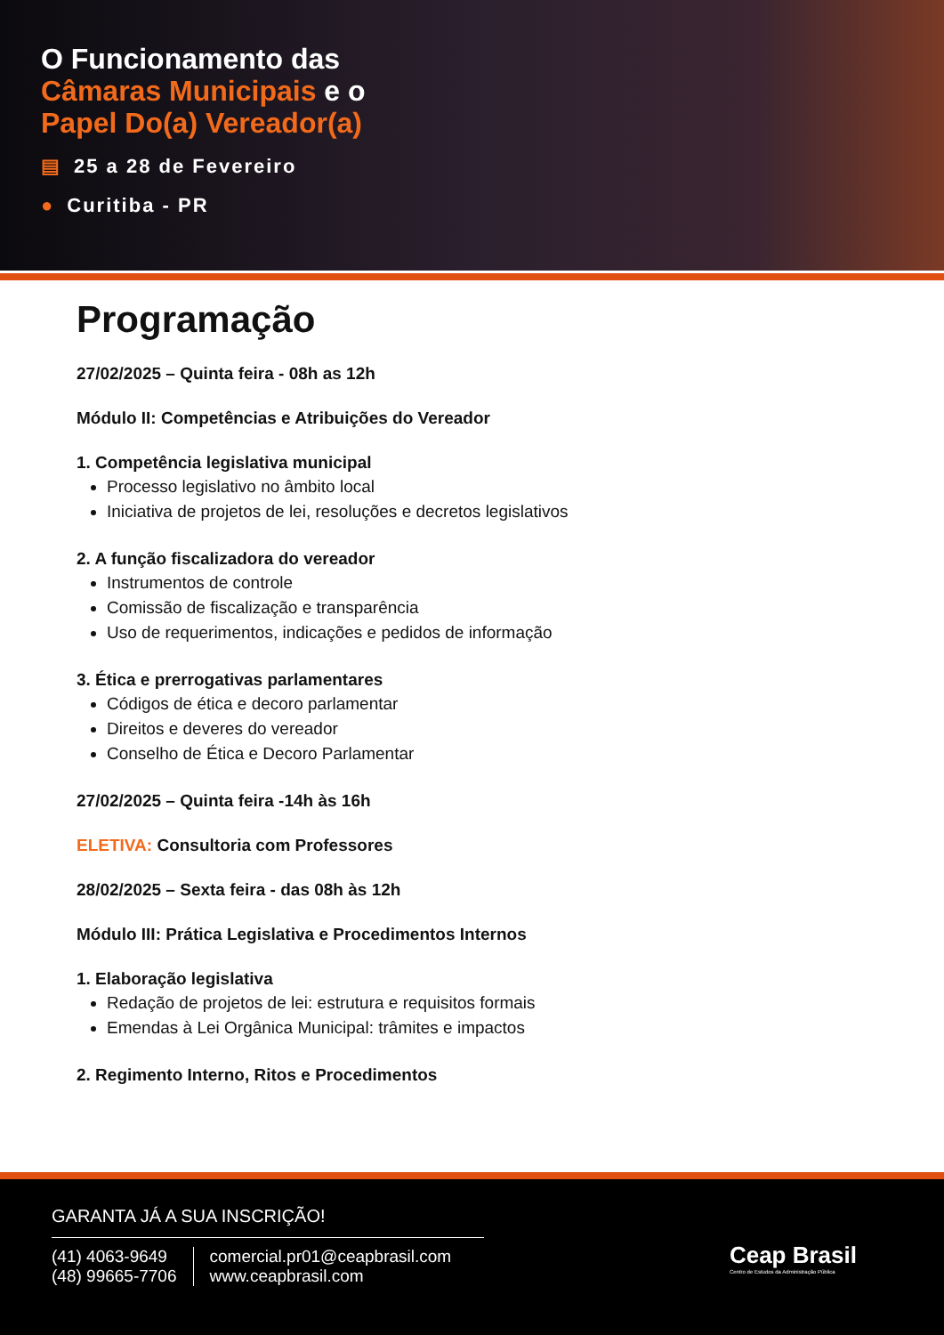O Funcionamento das
Câmaras Municipais e o
Papel Do(a) Vereador(a)
▤ 25 a 28 de Fevereiro
● Curitiba - PR
Programação
27/02/2025 – Quinta feira - 08h as 12h
Módulo II: Competências e Atribuições do Vereador
1. Competência legislativa municipal
Processo legislativo no âmbito local
Iniciativa de projetos de lei, resoluções e decretos legislativos
2. A função fiscalizadora do vereador
Instrumentos de controle
Comissão de fiscalização e transparência
Uso de requerimentos, indicações e pedidos de informação
3. Ética e prerrogativas parlamentares
Códigos de ética e decoro parlamentar
Direitos e deveres do vereador
Conselho de Ética e Decoro Parlamentar
27/02/2025 – Quinta feira -14h às 16h
ELETIVA: Consultoria com Professores
28/02/2025 – Sexta feira - das 08h às 12h
Módulo III: Prática Legislativa e Procedimentos Internos
1. Elaboração legislativa
Redação de projetos de lei: estrutura e requisitos formais
Emendas à Lei Orgânica Municipal: trâmites e impactos
2. Regimento Interno, Ritos e Procedimentos
GARANTA JÁ A SUA INSCRIÇÃO!
(41) 4063-9649
(48) 99665-7706
comercial.pr01@ceapbrasil.com
www.ceapbrasil.com
Ceap Brasil
Centro de Estudos da Administração Pública